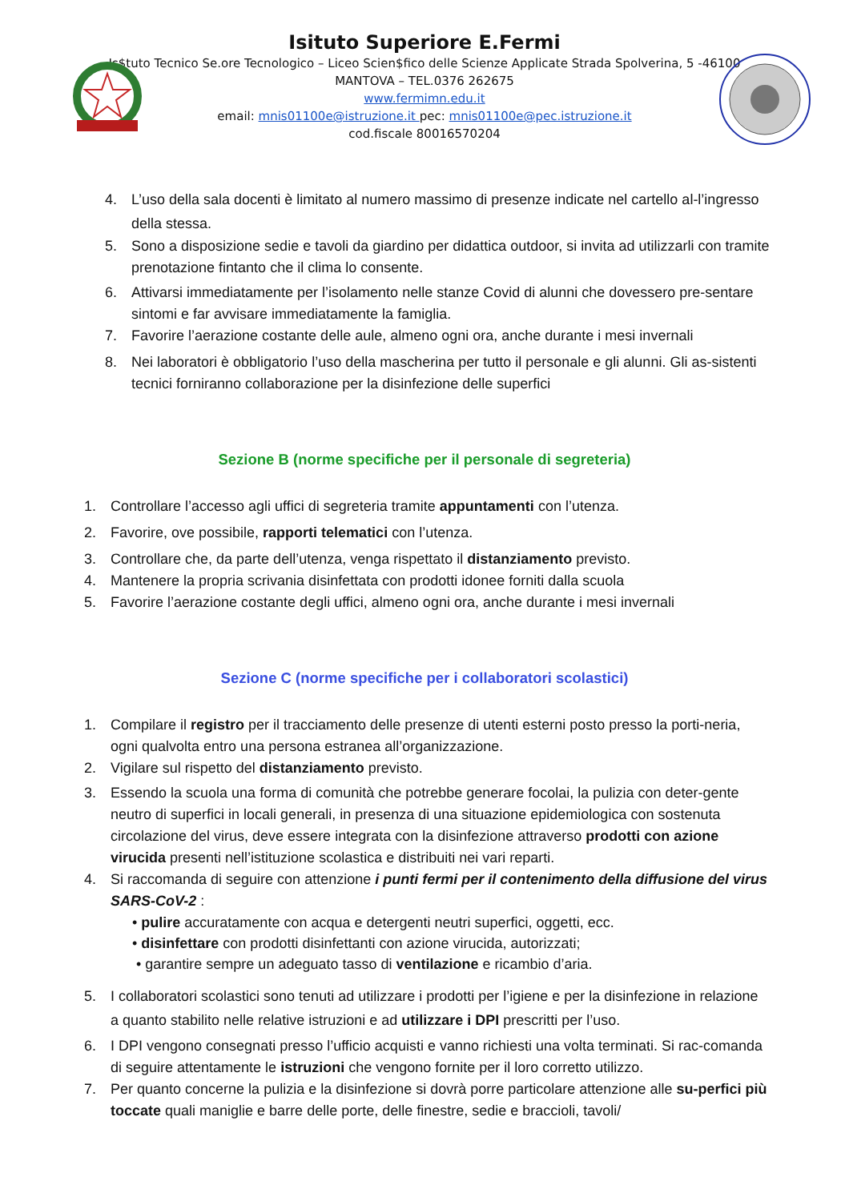Isituto Superiore E.Fermi
Is$tuto Tecnico Se.ore Tecnologico – Liceo Scien$fico delle Scienze Applicate Strada Spolverina, 5 -46100
MANTOVA – TEL.0376 262675
www.fermimn.edu.it
email: mnis01100e@istruzione.it pec: mnis01100e@pec.istruzione.it
cod.fiscale 80016570204
4. L’uso della sala docenti è limitato al numero massimo di presenze indicate nel cartello al-l’ingresso della stessa.
5. Sono a disposizione sedie e tavoli da giardino per didattica outdoor, si invita ad utilizzarli con tramite prenotazione fintanto che il clima lo consente.
6. Attivarsi immediatamente per l’isolamento nelle stanze Covid di alunni che dovessero pre-sentare sintomi e far avvisare immediatamente la famiglia.
7. Favorire l’aerazione costante delle aule, almeno ogni ora, anche durante i mesi invernali
8. Nei laboratori è obbligatorio l’uso della mascherina per tutto il personale e gli alunni. Gli as-sistenti tecnici forniranno collaborazione per la disinfezione delle superfici
Sezione B (norme specifiche per il personale di segreteria)
1. Controllare l’accesso agli uffici di segreteria tramite appuntamenti con l’utenza.
2. Favorire, ove possibile, rapporti telematici con l’utenza.
3. Controllare che, da parte dell’utenza, venga rispettato il distanziamento previsto.
4. Mantenere la propria scrivania disinfettata con prodotti idonee forniti dalla scuola
5. Favorire l’aerazione costante degli uffici, almeno ogni ora, anche durante i mesi invernali
Sezione C (norme specifiche per i collaboratori scolastici)
1. Compilare il registro per il tracciamento delle presenze di utenti esterni posto presso la porti-neria, ogni qualvolta entro una persona estranea all’organizzazione.
2. Vigilare sul rispetto del distanziamento previsto.
3. Essendo la scuola una forma di comunità che potrebbe generare focolai, la pulizia con deter-gente neutro di superfici in locali generali, in presenza di una situazione epidemiologica con sostenuta circolazione del virus, deve essere integrata con la disinfezione attraverso prodotti con azione virucida presenti nell’istituzione scolastica e distribuiti nei vari reparti.
4. Si raccomanda di seguire con attenzione i punti fermi per il contenimento della diffusione del virus SARS-CoV-2 :
• pulire accuratamente con acqua e detergenti neutri superfici, oggetti, ecc.
• disinfettare con prodotti disinfettanti con azione virucida, autorizzati;
• garantire sempre un adeguato tasso di ventilazione e ricambio d’aria.
5. I collaboratori scolastici sono tenuti ad utilizzare i prodotti per l’igiene e per la disinfezione in relazione a quanto stabilito nelle relative istruzioni e ad utilizzare i DPI prescritti per l’uso.
6. I DPI vengono consegnati presso l’ufficio acquisti e vanno richiesti una volta terminati. Si rac-comanda di seguire attentamente le istruzioni che vengono fornite per il loro corretto utilizzo.
7. Per quanto concerne la pulizia e la disinfezione si dovrà porre particolare attenzione alle su-perfici più toccate quali maniglie e barre delle porte, delle finestre, sedie e braccioli, tavoli/